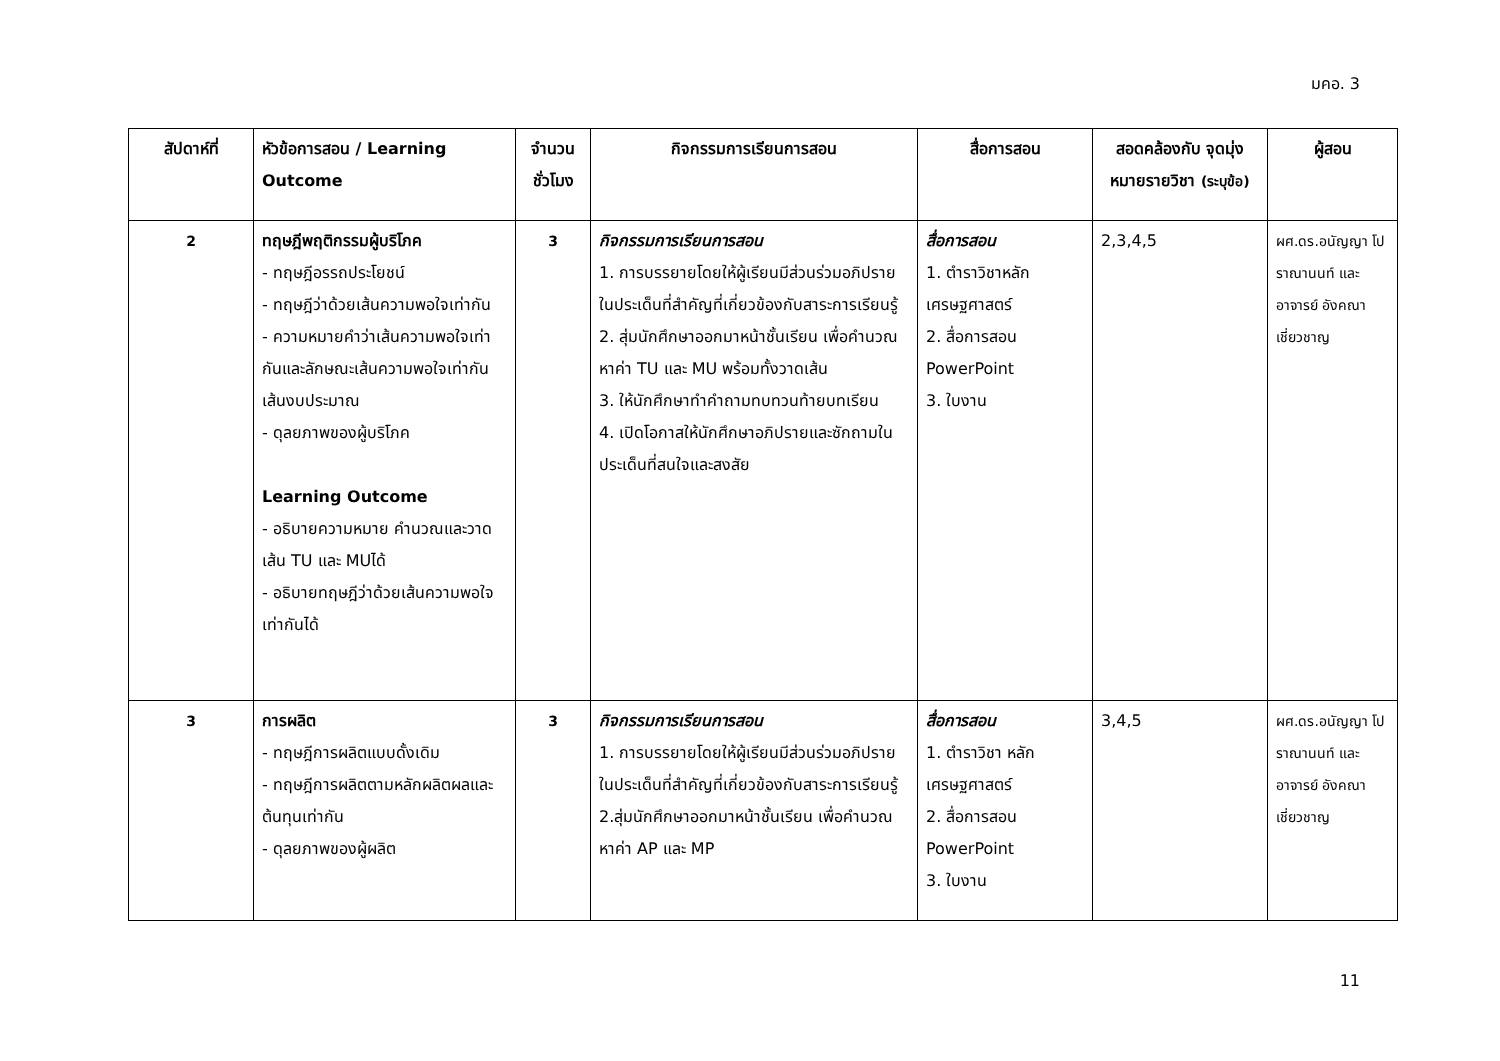มคอ. 3
| สัปดาห์ที่ | หัวข้อการสอน / Learning Outcome | จำนวน ชั่วโมง | กิจกรรมการเรียนการสอน | สื่อการสอน | สอดคล้องกับ จุดมุ่งหมายรายวิชา (ระบุข้อ) | ผู้สอน |
| --- | --- | --- | --- | --- | --- | --- |
| 2 | ทฤษฎีพฤติกรรมผู้บริโภค - ทฤษฎีอรรถประโยชน์ - ทฤษฎีว่าด้วยเส้นความพอใจเท่ากัน - ความหมายคำว่าเส้นความพอใจเท่ากันและลักษณะเส้นความพอใจเท่ากัน เส้นงบประมาณ - ดุลยภาพของผู้บริโภค Learning Outcome - อธิบายความหมาย คำนวณและวาดเส้น TU และ MUได้ - อธิบายทฤษฎีว่าด้วยเส้นความพอใจเท่ากันได้ | 3 | กิจกรรมการเรียนการสอน 1. การบรรยายโดยให้ผู้เรียนมีส่วนร่วมอภิปรายในประเด็นที่สำคัญที่เกี่ยวข้องกับสาระการเรียนรู้ 2. สุ่มนักศึกษาออกมาหน้าชั้นเรียน เพื่อคำนวณหาค่า TU และ MU พร้อมทั้งวาดเส้น 3. ให้นักศึกษาทำคำถามทบทวนท้ายบทเรียน 4. เปิดโอกาสให้นักศึกษาอภิปรายและซักถามในประเด็นที่สนใจและสงสัย | สื่อการสอน 1. ตำราวิชาหลักเศรษฐศาสตร์ 2. สื่อการสอน PowerPoint 3. ใบงาน | 2,3,4,5 | ผศ.ดร.อนัญญา โปราณานนท์ และอาจารย์ อังคณา เชี่ยวชาญ |
| 3 | การผลิต - ทฤษฎีการผลิตแบบดั้งเดิม - ทฤษฎีการผลิตตามหลักผลิตผลและต้นทุนเท่ากัน - ดุลยภาพของผู้ผลิต | 3 | กิจกรรมการเรียนการสอน 1. การบรรยายโดยให้ผู้เรียนมีส่วนร่วมอภิปรายในประเด็นที่สำคัญที่เกี่ยวข้องกับสาระการเรียนรู้ 2.สุ่มนักศึกษาออกมาหน้าชั้นเรียน เพื่อคำนวณหาค่า AP และ MP | สื่อการสอน 1. ตำราวิชา หลักเศรษฐศาสตร์ 2. สื่อการสอน PowerPoint 3. ใบงาน | 3,4,5 | ผศ.ดร.อนัญญา โปราณานนท์ และอาจารย์ อังคณา เชี่ยวชาญ |
11